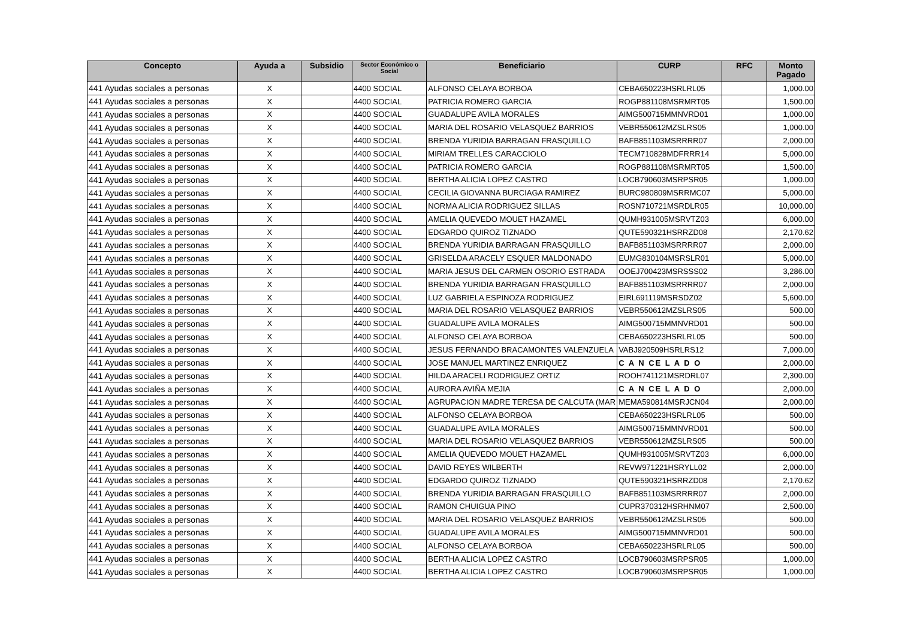| Concepto | Ayuda a | Subsidio | Sector Económico o Social | Beneficiario | CURP | RFC | Monto Pagado |
| --- | --- | --- | --- | --- | --- | --- | --- |
| 441 Ayudas sociales a personas | X | | 4400 SOCIAL | ALFONSO CELAYA BORBOA | CEBA650223HSRLRL05 | | 1,000.00 |
| 441 Ayudas sociales a personas | X | | 4400 SOCIAL | PATRICIA ROMERO GARCIA | ROGP881108MSRMRT05 | | 1,500.00 |
| 441 Ayudas sociales a personas | X | | 4400 SOCIAL | GUADALUPE AVILA MORALES | AIMG500715MMNVRD01 | | 1,000.00 |
| 441 Ayudas sociales a personas | X | | 4400 SOCIAL | MARIA DEL ROSARIO VELASQUEZ BARRIOS | VEBR550612MZSLRS05 | | 1,000.00 |
| 441 Ayudas sociales a personas | X | | 4400 SOCIAL | BRENDA YURIDIA BARRAGAN FRASQUILLO | BAFB851103MSRRRR07 | | 2,000.00 |
| 441 Ayudas sociales a personas | X | | 4400 SOCIAL | MIRIAM TRELLES CARACCIOLO | TECM710828MDFRRR14 | | 5,000.00 |
| 441 Ayudas sociales a personas | X | | 4400 SOCIAL | PATRICIA ROMERO GARCIA | ROGP881108MSRMRT05 | | 1,500.00 |
| 441 Ayudas sociales a personas | X | | 4400 SOCIAL | BERTHA ALICIA LOPEZ CASTRO | LOCB790603MSRPSR05 | | 1,000.00 |
| 441 Ayudas sociales a personas | X | | 4400 SOCIAL | CECILIA GIOVANNA BURCIAGA RAMIREZ | BURC980809MSRRMC07 | | 5,000.00 |
| 441 Ayudas sociales a personas | X | | 4400 SOCIAL | NORMA ALICIA RODRIGUEZ SILLAS | ROSN710721MSRDLR05 | | 10,000.00 |
| 441 Ayudas sociales a personas | X | | 4400 SOCIAL | AMELIA QUEVEDO MOUET HAZAMEL | QUMH931005MSRVTZ03 | | 6,000.00 |
| 441 Ayudas sociales a personas | X | | 4400 SOCIAL | EDGARDO QUIROZ TIZNADO | QUTE590321HSRRZD08 | | 2,170.62 |
| 441 Ayudas sociales a personas | X | | 4400 SOCIAL | BRENDA YURIDIA BARRAGAN FRASQUILLO | BAFB851103MSRRRR07 | | 2,000.00 |
| 441 Ayudas sociales a personas | X | | 4400 SOCIAL | GRISELDA ARACELY ESQUER MALDONADO | EUMG830104MSRSLR01 | | 5,000.00 |
| 441 Ayudas sociales a personas | X | | 4400 SOCIAL | MARIA JESUS DEL CARMEN OSORIO ESTRADA | OOEJ700423MSRSSS02 | | 3,286.00 |
| 441 Ayudas sociales a personas | X | | 4400 SOCIAL | BRENDA YURIDIA BARRAGAN FRASQUILLO | BAFB851103MSRRRR07 | | 2,000.00 |
| 441 Ayudas sociales a personas | X | | 4400 SOCIAL | LUZ GABRIELA ESPINOZA RODRIGUEZ | EIRL691119MSRSDZ02 | | 5,600.00 |
| 441 Ayudas sociales a personas | X | | 4400 SOCIAL | MARIA DEL ROSARIO VELASQUEZ BARRIOS | VEBR550612MZSLRS05 | | 500.00 |
| 441 Ayudas sociales a personas | X | | 4400 SOCIAL | GUADALUPE AVILA MORALES | AIMG500715MMNVRD01 | | 500.00 |
| 441 Ayudas sociales a personas | X | | 4400 SOCIAL | ALFONSO CELAYA BORBOA | CEBA650223HSRLRL05 | | 500.00 |
| 441 Ayudas sociales a personas | X | | 4400 SOCIAL | JESUS FERNANDO BRACAMONTES VALENZUELA | VABJ920509HSRLRS12 | | 7,000.00 |
| 441 Ayudas sociales a personas | X | | 4400 SOCIAL | JOSE MANUEL MARTINEZ ENRIQUEZ | C A N CE L A D O | | 2,000.00 |
| 441 Ayudas sociales a personas | X | | 4400 SOCIAL | HILDA ARACELI RODRIGUEZ ORTIZ | ROOH741121MSRDRL07 | | 2,300.00 |
| 441 Ayudas sociales a personas | X | | 4400 SOCIAL | AURORA AVIÑA MEJIA | C A N CE L A D O | | 2,000.00 |
| 441 Ayudas sociales a personas | X | | 4400 SOCIAL | AGRUPACION MADRE TERESA DE CALCUTA (MAR | MEMA590814MSRJCN04 | | 2,000.00 |
| 441 Ayudas sociales a personas | X | | 4400 SOCIAL | ALFONSO CELAYA BORBOA | CEBA650223HSRLRL05 | | 500.00 |
| 441 Ayudas sociales a personas | X | | 4400 SOCIAL | GUADALUPE AVILA MORALES | AIMG500715MMNVRD01 | | 500.00 |
| 441 Ayudas sociales a personas | X | | 4400 SOCIAL | MARIA DEL ROSARIO VELASQUEZ BARRIOS | VEBR550612MZSLRS05 | | 500.00 |
| 441 Ayudas sociales a personas | X | | 4400 SOCIAL | AMELIA QUEVEDO MOUET HAZAMEL | QUMH931005MSRVTZ03 | | 6,000.00 |
| 441 Ayudas sociales a personas | X | | 4400 SOCIAL | DAVID REYES WILBERTH | REVW971221HSRYLL02 | | 2,000.00 |
| 441 Ayudas sociales a personas | X | | 4400 SOCIAL | EDGARDO QUIROZ TIZNADO | QUTE590321HSRRZD08 | | 2,170.62 |
| 441 Ayudas sociales a personas | X | | 4400 SOCIAL | BRENDA YURIDIA BARRAGAN FRASQUILLO | BAFB851103MSRRRR07 | | 2,000.00 |
| 441 Ayudas sociales a personas | X | | 4400 SOCIAL | RAMON CHUIGUA PINO | CUPR370312HSRHNM07 | | 2,500.00 |
| 441 Ayudas sociales a personas | X | | 4400 SOCIAL | MARIA DEL ROSARIO VELASQUEZ BARRIOS | VEBR550612MZSLRS05 | | 500.00 |
| 441 Ayudas sociales a personas | X | | 4400 SOCIAL | GUADALUPE AVILA MORALES | AIMG500715MMNVRD01 | | 500.00 |
| 441 Ayudas sociales a personas | X | | 4400 SOCIAL | ALFONSO CELAYA BORBOA | CEBA650223HSRLRL05 | | 500.00 |
| 441 Ayudas sociales a personas | X | | 4400 SOCIAL | BERTHA ALICIA LOPEZ CASTRO | LOCB790603MSRPSR05 | | 1,000.00 |
| 441 Ayudas sociales a personas | X | | 4400 SOCIAL | BERTHA ALICIA LOPEZ CASTRO | LOCB790603MSRPSR05 | | 1,000.00 |